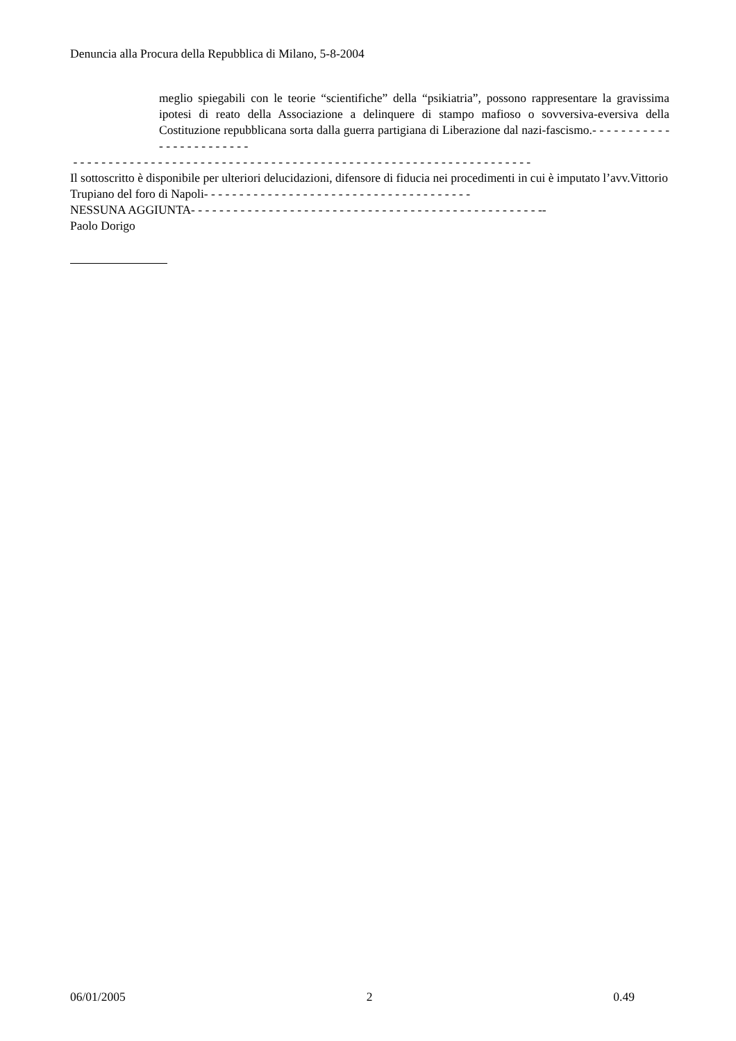Denuncia alla Procura della Repubblica di Milano, 5-8-2004
meglio spiegabili con le teorie “scientifiche” della “psikiatria”, possono rappresentare la gravissima ipotesi di reato della Associazione a delinquere di stampo mafioso o sovversiva-eversiva della Costituzione repubblicana sorta dalla guerra partigiana di Liberazione dal nazi-fascismo.- - - - - - - - - - - - - - - - - - - - - - - -
- - - - - - - - - - - - - - - - - - - - - - - - - - - - - - - - - - - - - - - - - - - - - - - - - - - - - - - - - - - - - - - - -
Il sottoscritto è disponibile per ulteriori delucidazioni, difensore di fiducia nei procedimenti in cui è imputato l’avv.Vittorio Trupiano del foro di Napoli- - - - - - - - - - - - - - - - - - - - - - - - - - - - - - - - - - - - - -
NESSUNA AGGIUNTA- - - - - - - - - - - - - - - - - - - - - - - - - - - - - - - - - - - - - - - - - - - - - - - - - --
Paolo Dorigo
06/01/2005 2 0.49